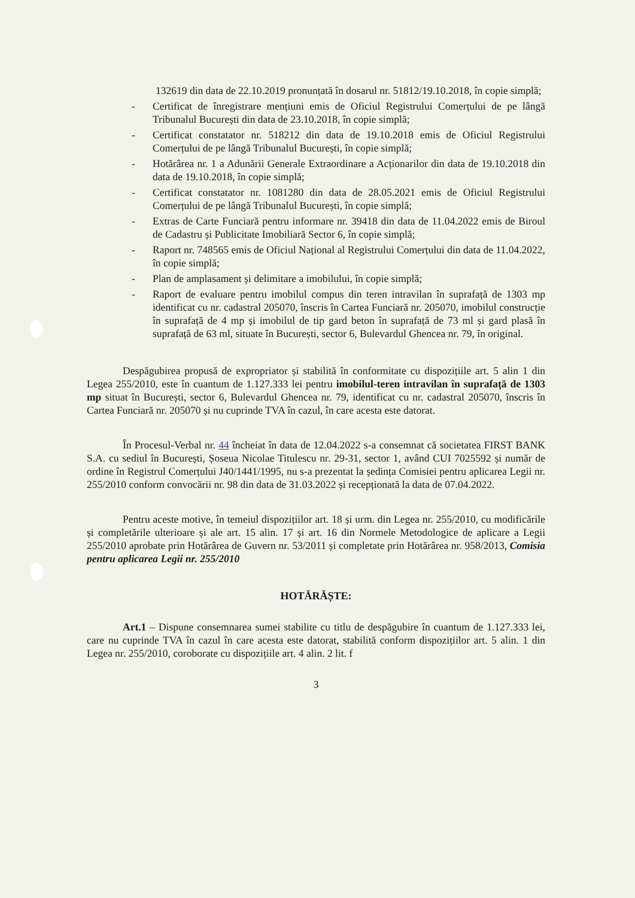132619 din data de 22.10.2019 pronunțată în dosarul nr. 51812/19.10.2018, în copie simplă;
- Certificat de înregistrare mențiuni emis de Oficiul Registrului Comerțului de pe lângă Tribunalul București din data de 23.10.2018, în copie simplă;
- Certificat constatator nr. 518212 din data de 19.10.2018 emis de Oficiul Registrului Comerțului de pe lângă Tribunalul București, în copie simplă;
- Hotărârea nr. 1 a Adunării Generale Extraordinare a Acționarilor din data de 19.10.2018 din data de 19.10.2018, în copie simplă;
- Certificat constatator nr. 1081280 din data de 28.05.2021 emis de Oficiul Registrului Comerțului de pe lângă Tribunalul București, în copie simplă;
- Extras de Carte Funciară pentru informare nr. 39418 din data de 11.04.2022 emis de Biroul de Cadastru și Publicitate Imobiliară Sector 6, în copie simplă;
- Raport nr. 748565 emis de Oficiul Național al Registrului Comerțului din data de 11.04.2022, în copie simplă;
- Plan de amplasament și delimitare a imobilului, în copie simplă;
- Raport de evaluare pentru imobilul compus din teren intravilan în suprafață de 1303 mp identificat cu nr. cadastral 205070, înscris în Cartea Funciară nr. 205070, imobilul construcție în suprafață de 4 mp și imobilul de tip gard beton în suprafață de 73 ml și gard plasă în suprafață de 63 ml, situate în București, sector 6, Bulevardul Ghencea nr. 79, în original.
Despăgubirea propusă de expropriator și stabilită în conformitate cu dispozițiile art. 5 alin 1 din Legea 255/2010, este în cuantum de 1.127.333 lei pentru imobilul-teren intravilan în suprafață de 1303 mp situat în București, sector 6, Bulevardul Ghencea nr. 79, identificat cu nr. cadastral 205070, înscris în Cartea Funciară nr. 205070 și nu cuprinde TVA în cazul, în care acesta este datorat.
În Procesul-Verbal nr. 44 încheiat în data de 12.04.2022 s-a consemnat că societatea FIRST BANK S.A. cu sediul în București, Șoseua Nicolae Titulescu nr. 29-31, sector 1, având CUI 7025592 și număr de ordine în Registrul Comerțului J40/1441/1995, nu s-a prezentat la ședința Comisiei pentru aplicarea Legii nr. 255/2010 conform convocării nr. 98 din data de 31.03.2022 și recepționată la data de 07.04.2022.
Pentru aceste motive, în temeiul dispozițiilor art. 18 și urm. din Legea nr. 255/2010, cu modificările și completările ulterioare și ale art. 15 alin. 17 și art. 16 din Normele Metodologice de aplicare a Legii 255/2010 aprobate prin Hotărârea de Guvern nr. 53/2011 și completate prin Hotărârea nr. 958/2013, Comisia pentru aplicarea Legii nr. 255/2010
HOTĂRĂȘTE:
Art.1 – Dispune consemnarea sumei stabilite cu titlu de despăgubire în cuantum de 1.127.333 lei, care nu cuprinde TVA în cazul în care acesta este datorat, stabilită conform dispozițiilor art. 5 alin. 1 din Legea nr. 255/2010, coroborate cu dispozițiile art. 4 alin. 2 lit. f
3